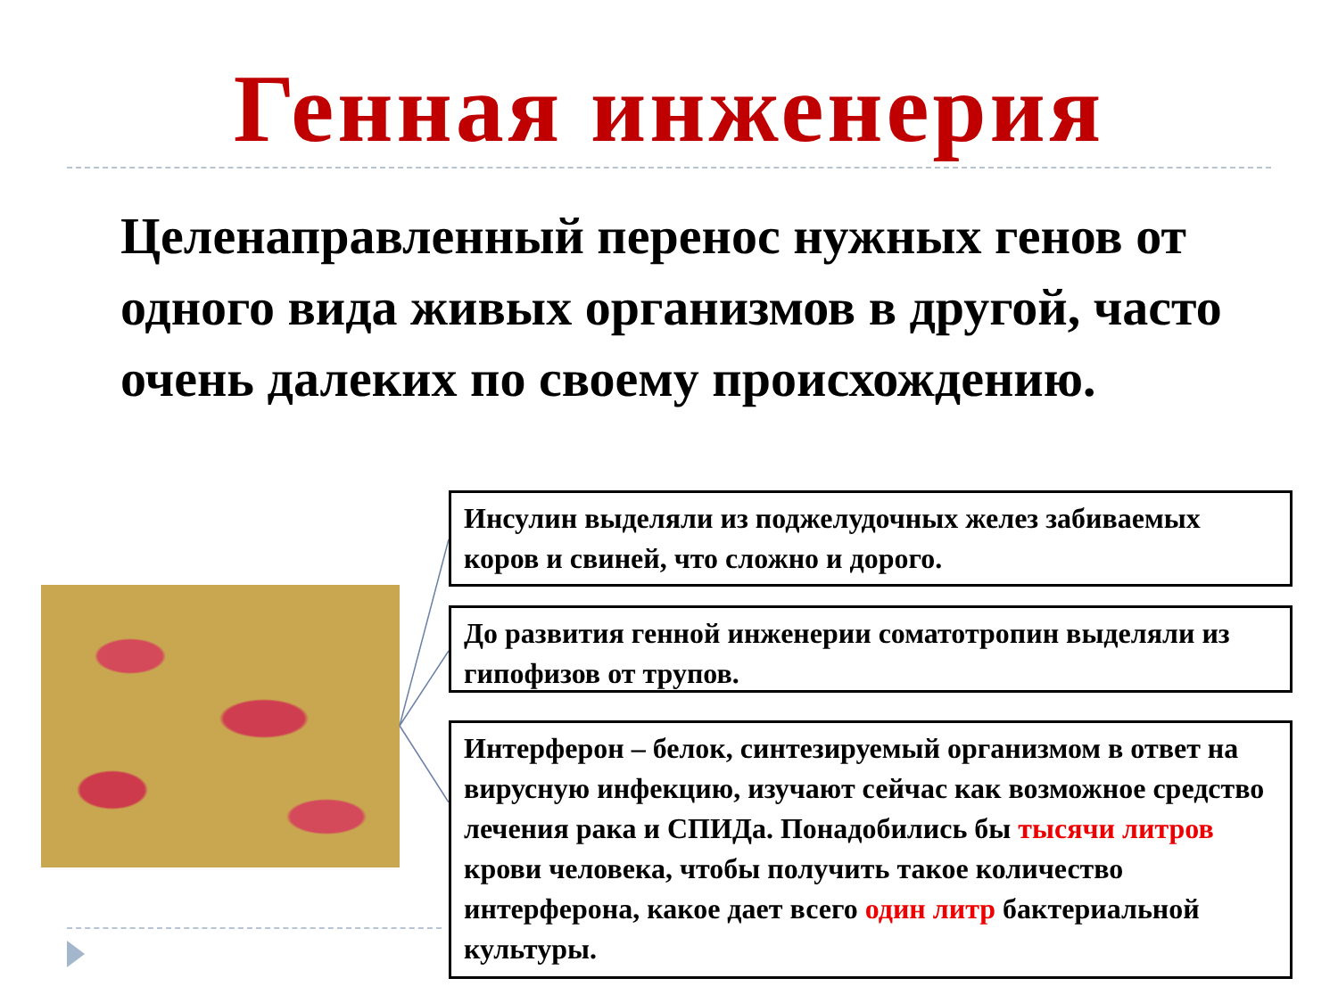Генная инженерия
Целенаправленный перенос нужных генов от одного вида живых организмов в другой, часто очень далеких по своему происхождению.
Инсулин выделяли из поджелудочных желез забиваемых коров и свиней, что сложно и дорого.
До развития генной инженерии соматотропин выделяли из гипофизов от трупов.
Интерферон – белок, синтезируемый организмом в ответ на вирусную инфекцию, изучают сейчас как возможное средство лечения рака и СПИДа. Понадобились бы тысячи литров крови человека, чтобы получить такое количество интерферона, какое дает всего один литр бактериальной культуры.